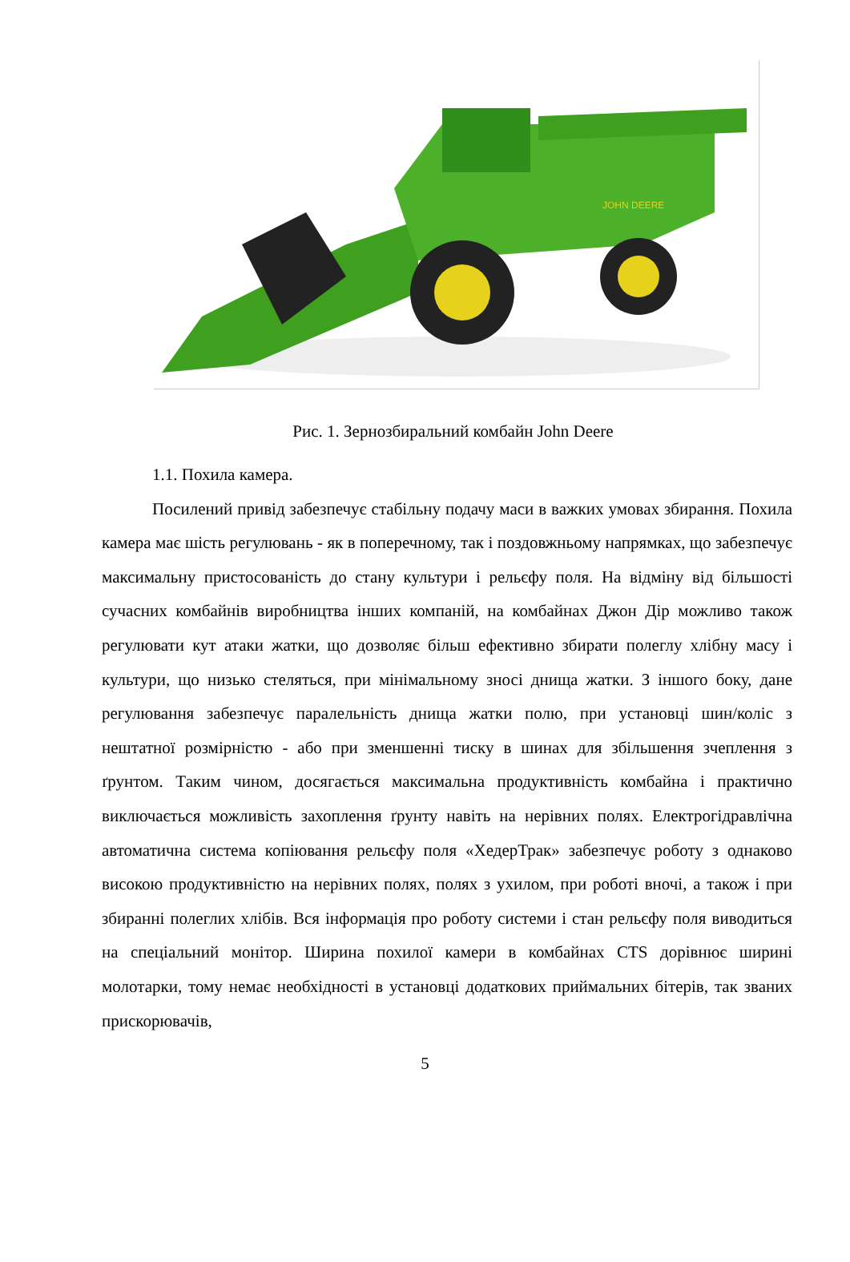JOHN DEERE
Рис. 1. Зернозбиральний комбайн John Deere
1.1. Похила камера.
Посилений привід забезпечує стабільну подачу маси в важких умовах збирання. Похила камера має шість регулювань - як в поперечному, так і поздовжньому напрямках, що забезпечує максимальну пристосованість до стану культури і рельєфу поля. На відміну від більшості сучасних комбайнів виробництва інших компаній, на комбайнах Джон Дір можливо також регулювати кут атаки жатки, що дозволяє більш ефективно збирати полеглу хлібну масу і культури, що низько стеляться, при мінімальному зносі днища жатки. З іншого боку, дане регулювання забезпечує паралельність днища жатки полю, при установці шин/коліс з нештатної розмірністю - або при зменшенні тиску в шинах для збільшення зчеплення з ґрунтом. Таким чином, досягається максимальна продуктивність комбайна і практично виключається можливість захоплення ґрунту навіть на нерівних полях. Електрогідравлічна автоматична система копіювання рельєфу поля «ХедерТрак» забезпечує роботу з однаково високою продуктивністю на нерівних полях, полях з ухилом, при роботі вночі, а також і при збиранні полеглих хлібів. Вся інформація про роботу системи і стан рельєфу поля виводиться на спеціальний монітор. Ширина похилої камери в комбайнах CTS дорівнює ширині молотарки, тому немає необхідності в установці додаткових приймальних бітерів, так званих прискорювачів,
5